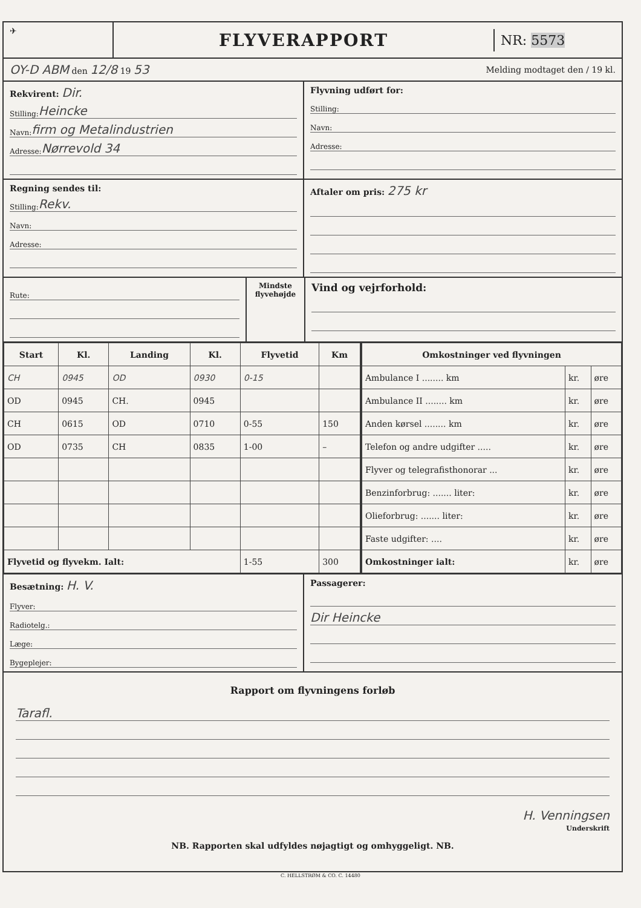✈
FLYVERAPPORT
NR: 5573
OY-D ABM den 12/8 19 53
Melding modtaget den / 19 kl.
Rekvirent: Dir.
Stilling: Heincke
Navn: firm og Metalindustrien
Adresse: Nørrevold 34
Flyvning udført for:
Stilling:
Navn:
Adresse:
Regning sendes til:
Stilling: Rekv.
Navn:
Adresse:
Aftaler om pris: 275 kr
Rute:
Mindste flyvehøjde
Vind og vejrforhold:
| Start | Kl. | Landing | Kl. | Flyvetid | Km |
| --- | --- | --- | --- | --- | --- |
| CH | 0945 | OD | 0930 | 0-15 | |
| OD | 0945 | CH. | 0945 | | |
| CH | 0615 | OD | 0710 | 0-55 | 150 |
| OD | 0735 | CH | 0835 | 1-00 | – |
| Flyvetid og flyvekm. Ialt: | | | | 1-55 | 300 |
| Omkostninger ved flyvningen | | |
| --- | --- | --- |
| Ambulance I ........ km | kr. | øre |
| Ambulance II ........ km | kr. | øre |
| Anden kørsel ........ km | kr. | øre |
| Telefon og andre udgifter ..... | kr. | øre |
| Flyver og telegrafisthonorar ... | kr. | øre |
| Benzinforbrug: ....... liter: | kr. | øre |
| Olieforbrug: ....... liter: | kr. | øre |
| Faste udgifter: .... | kr. | øre |
| Omkostninger ialt: | kr. | øre |
Besætning: H. V.
Flyver:
Radiotelg.:
Læge:
Bygeplejer:
Passagerer:
Dir Heincke
Rapport om flyvningens forløb
Tarafl.
H. Venningsen
Underskrift
NB. Rapporten skal udfyldes nøjagtigt og omhyggeligt. NB.
C. HELLSTRØM & CO. C. 14480